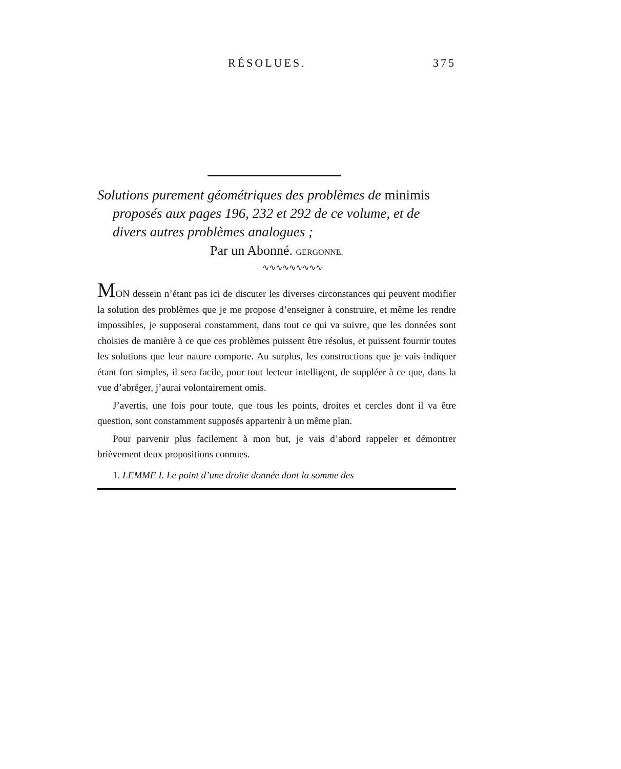RÉSOLUES. 375
Solutions purement géométriques des problèmes de minimis proposés aux pages 196, 232 et 292 de ce volume, et de divers autres problèmes analogues ;
Par un Abonné. GERGONNE.
∿∿∿∿∿∿∿∿∿
MON dessein n’étant pas ici de discuter les diverses circonstances qui peuvent modifier la solution des problèmes que je me propose d’enseigner à construire, et même les rendre impossibles, je supposerai constamment, dans tout ce qui va suivre, que les données sont choisies de manière à ce que ces problèmes puissent être résolus, et puissent fournir toutes les solutions que leur nature comporte. Au surplus, les constructions que je vais indiquer étant fort simples, il sera facile, pour tout lecteur intelligent, de suppléer à ce que, dans la vue d’abréger, j’aurai volontairement omis.
J’avertis, une fois pour toute, que tous les points, droites et cercles dont il va être question, sont constamment supposés appartenir à un même plan.
Pour parvenir plus facilement à mon but, je vais d’abord rappeler et démontrer brièvement deux propositions connues.
1. LEMME I. Le point d’une droite donnée dont la somme des